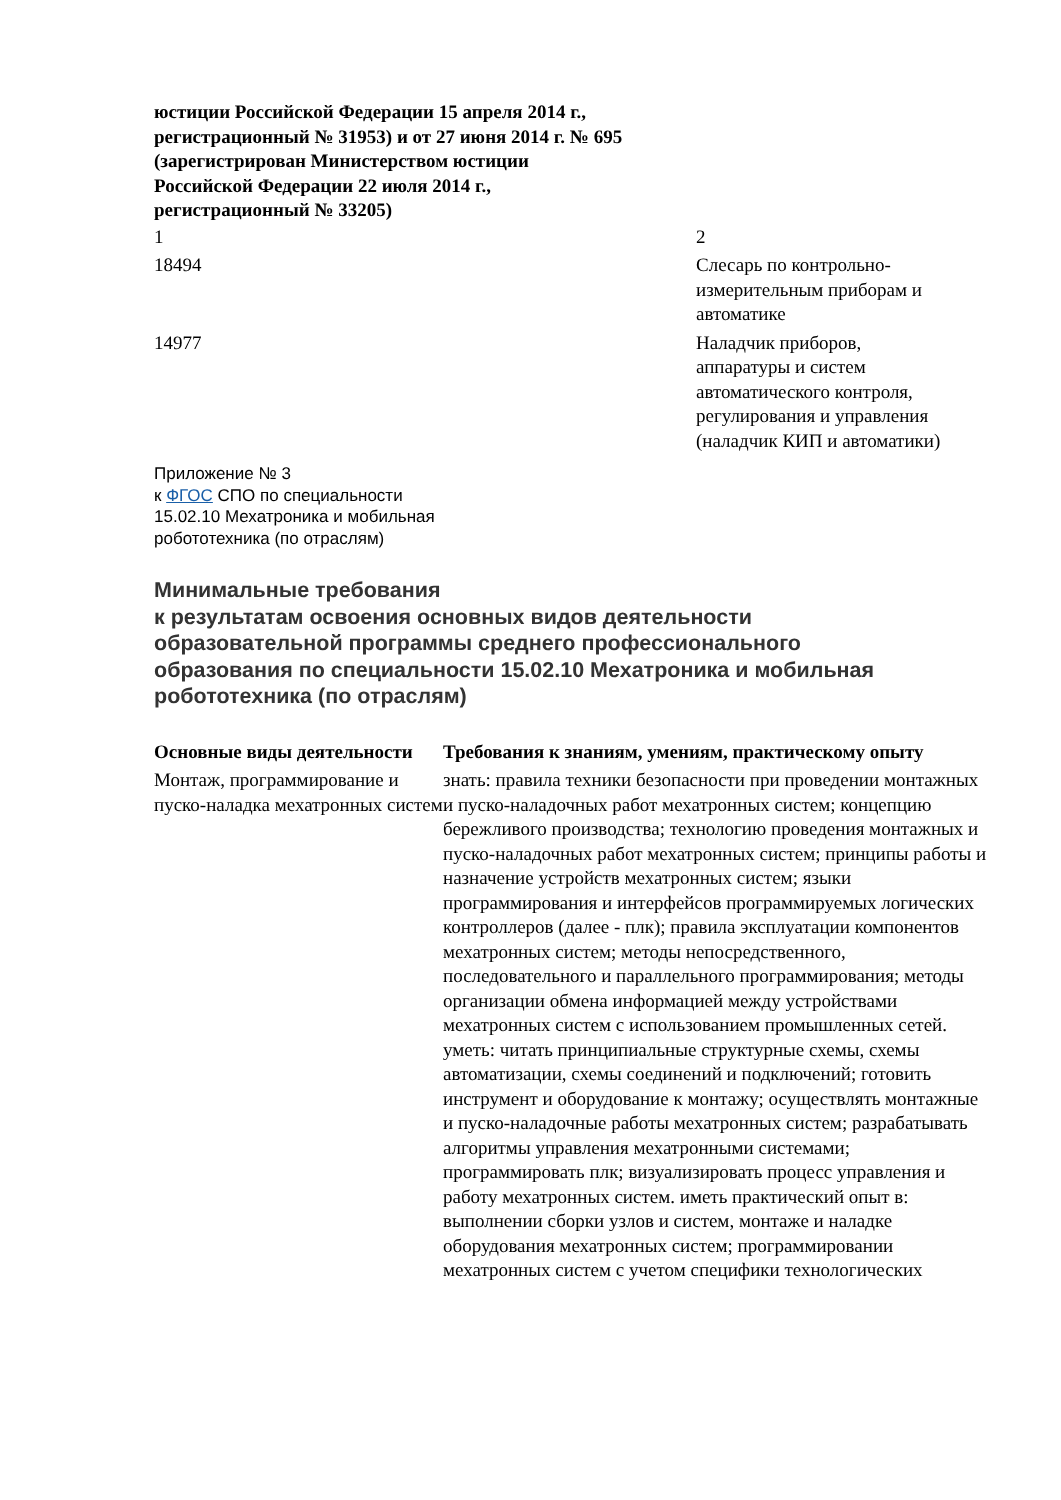юстиции Российской Федерации 15 апреля 2014 г.,
регистрационный № 31953) и от 27 июня 2014 г. № 695
(зарегистрирован Министерством юстиции
Российской Федерации 22 июля 2014 г.,
регистрационный № 33205)
| 1 | 2 |
| 18494 | Слесарь по контрольно- измерительным приборам и автоматике |
| 14977 | Наладчик приборов, аппаратуры и систем автоматического контроля, регулирования и управления (наладчик КИП и автоматики) |
Приложение № 3
к ФГОС СПО по специальности
15.02.10 Мехатроника и мобильная
робототехника (по отраслям)
Минимальные требования
к результатам освоения основных видов деятельности
образовательной программы среднего профессионального
образования по специальности 15.02.10 Мехатроника и мобильная
робототехника (по отраслям)
| Основные виды деятельности | Требования к знаниям, умениям, практическому опыту |
| --- | --- |
| Монтаж, программирование и пуско-наладка мехатронных систем | знать: правила техники безопасности при проведении монтажных и пуско-наладочных работ мехатронных систем; концепцию бережливого производства; технологию проведения монтажных и пуско-наладочных работ мехатронных систем; принципы работы и назначение устройств мехатронных систем; языки программирования и интерфейсов программируемых логических контроллеров (далее - плк); правила эксплуатации компонентов мехатронных систем; методы непосредственного, последовательного и параллельного программирования; методы организации обмена информацией между устройствами мехатронных систем с использованием промышленных сетей. уметь: читать принципиальные структурные схемы, схемы автоматизации, схемы соединений и подключений; готовить инструмент и оборудование к монтажу; осуществлять монтажные и пуско-наладочные работы мехатронных систем; разрабатывать алгоритмы управления мехатронными системами; программировать плк; визуализировать процесс управления и работу мехатронных систем. иметь практический опыт в: выполнении сборки узлов и систем, монтаже и наладке оборудования мехатронных систем; программировании мехатронных систем с учетом специфики технологических |